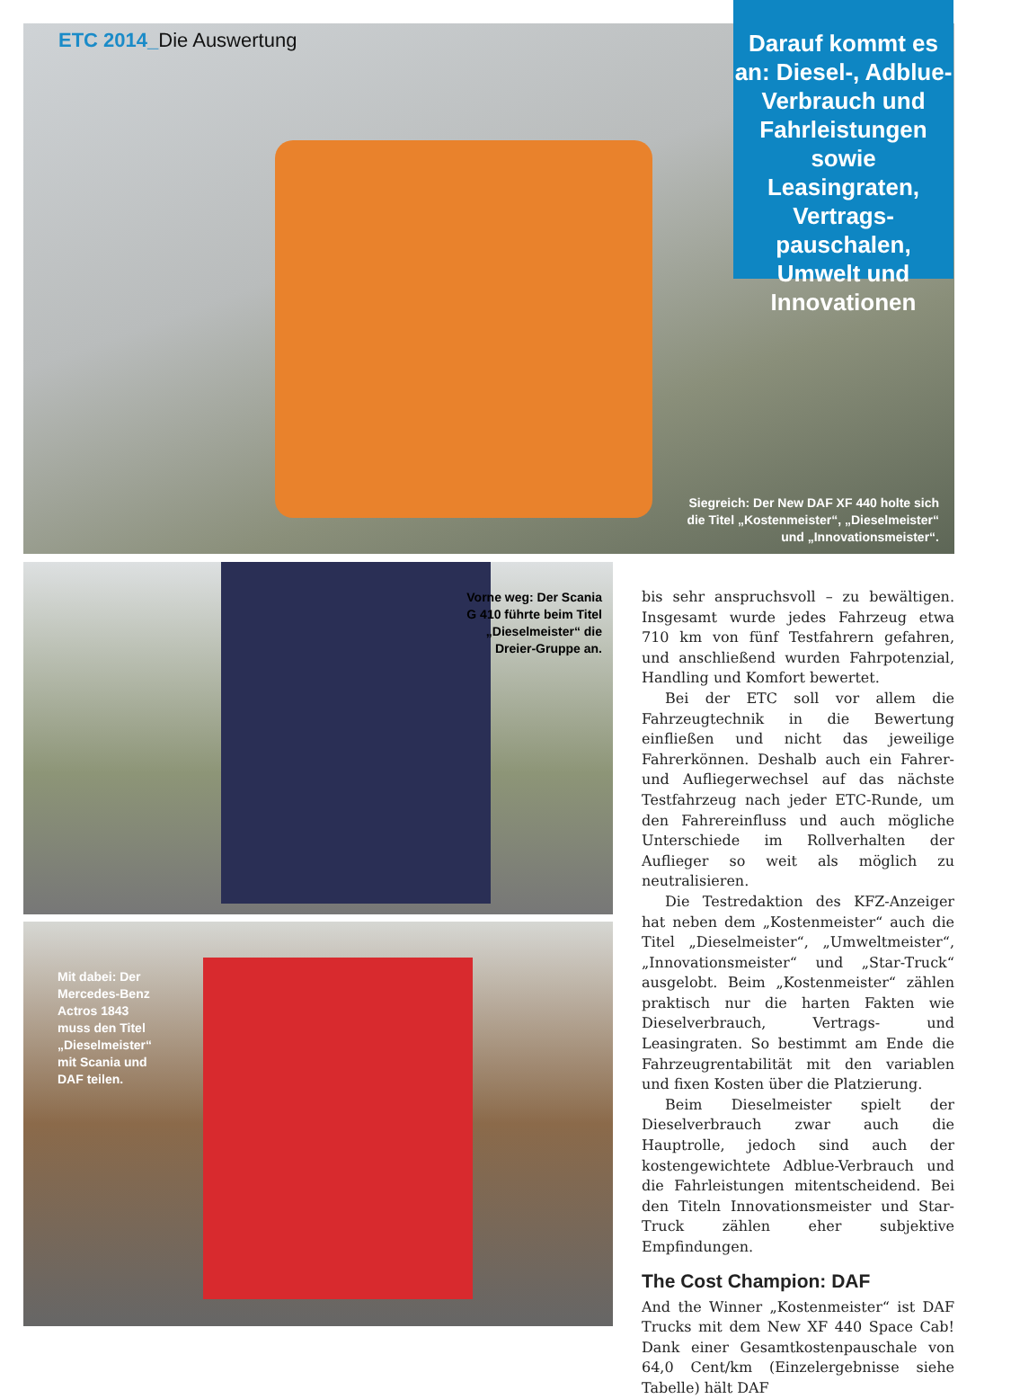ETC 2014_Die Auswertung
Darauf kommt es an: Diesel-, Adblue-Verbrauch und Fahrleistungen sowie Leasingraten, Vertrags-pauschalen, Umwelt und Innovationen
Siegreich: Der New DAF XF 440 holte sich die Titel „Kostenmeister“, „Dieselmeister“ und „Innovationsmeister“.
Vorne weg: Der Scania G 410 führte beim Titel „Dieselmeister“ die Dreier-Gruppe an.
Mit dabei: Der Mercedes-Benz Actros 1843 muss den Titel „Diesel­meister“ mit Scania und DAF teilen.
bis sehr anspruchsvoll – zu bewältigen. Insgesamt wurde jedes Fahrzeug etwa 710 km von fünf Testfahrern gefahren, und anschließend wurden Fahrpotenzial, Handling und Komfort bewertet.
Bei der ETC soll vor allem die Fahrzeugtechnik in die Bewertung einfließen und nicht das jeweilige Fahrerkönnen. Deshalb auch ein Fahrer- und Aufliegerwechsel auf das nächste Testfahrzeug nach jeder ETC-Runde, um den Fahrereinfluss und auch mögliche Unterschiede im Rollverhalten der Auflieger so weit als möglich zu neutralisieren.
Die Testredaktion des KFZ-Anzeiger hat neben dem „Kostenmeister“ auch die Titel „Dieselmeister“, „Umweltmeister“, „Innovationsmeister“ und „Star-Truck“ ausgelobt. Beim „Kostenmeister“ zählen praktisch nur die harten Fakten wie Dieselverbrauch, Vertrags- und Leasingraten. So bestimmt am Ende die Fahrzeugrentabilität mit den variablen und fixen Kosten über die Platzierung.
Beim Dieselmeister spielt der Dieselverbrauch zwar auch die Hauptrolle, jedoch sind auch der kostengewichtete Adblue-Verbrauch und die Fahrleistungen mitentscheidend. Bei den Titeln Innovationsmeister und Star-Truck zählen eher subjektive Empfindungen.
The Cost Champion: DAF
And the Winner „Kostenmeister“ ist DAF Trucks mit dem New XF 440 Space Cab! Dank einer Gesamtkostenpauschale von 64,0 Cent/km (Einzelergebnisse siehe Tabelle) hält DAF